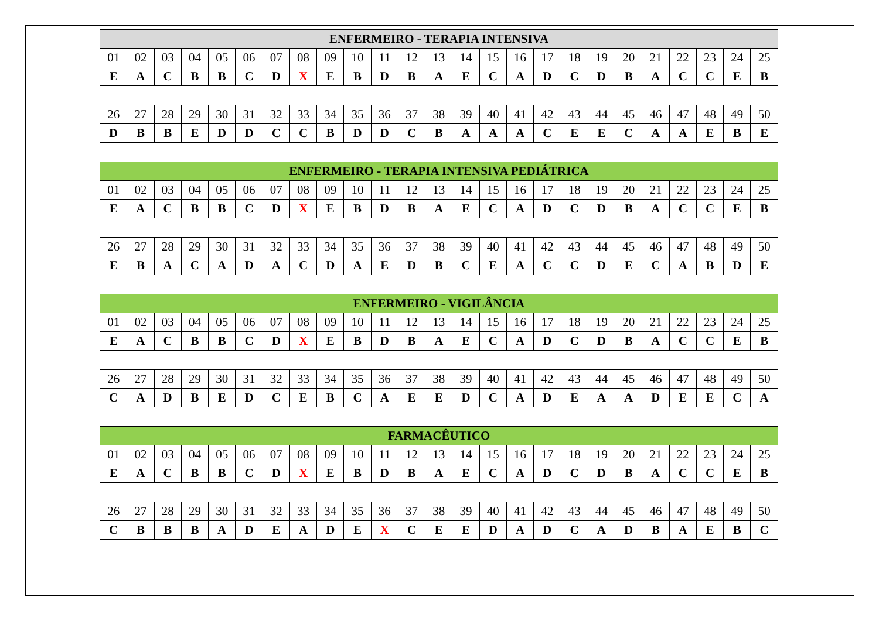| ENFERMEIRO - TERAPIA INTENSIVA | | | | | | | | | | | | | | | | | | | | | | | | |
| --- | --- | --- | --- | --- | --- | --- | --- | --- | --- | --- | --- | --- | --- | --- | --- | --- | --- | --- | --- | --- | --- | --- | --- | --- |
| 01 | 02 | 03 | 04 | 05 | 06 | 07 | 08 | 09 | 10 | 11 | 12 | 13 | 14 | 15 | 16 | 17 | 18 | 19 | 20 | 21 | 22 | 23 | 24 | 25 |
| E | A | C | B | B | C | D | X | E | B | D | B | A | E | C | A | D | C | D | B | A | C | C | E | B |
| 26 | 27 | 28 | 29 | 30 | 31 | 32 | 33 | 34 | 35 | 36 | 37 | 38 | 39 | 40 | 41 | 42 | 43 | 44 | 45 | 46 | 47 | 48 | 49 | 50 |
| D | B | B | E | D | D | C | C | B | D | D | C | B | A | A | A | C | E | E | C | A | A | E | B | E |
| ENFERMEIRO - TERAPIA INTENSIVA PEDIÁTRICA | | | | | | | | | | | | | | | | | | | | | | | | |
| --- | --- | --- | --- | --- | --- | --- | --- | --- | --- | --- | --- | --- | --- | --- | --- | --- | --- | --- | --- | --- | --- | --- | --- | --- |
| 01 | 02 | 03 | 04 | 05 | 06 | 07 | 08 | 09 | 10 | 11 | 12 | 13 | 14 | 15 | 16 | 17 | 18 | 19 | 20 | 21 | 22 | 23 | 24 | 25 |
| E | A | C | B | B | C | D | X | E | B | D | B | A | E | C | A | D | C | D | B | A | C | C | E | B |
| 26 | 27 | 28 | 29 | 30 | 31 | 32 | 33 | 34 | 35 | 36 | 37 | 38 | 39 | 40 | 41 | 42 | 43 | 44 | 45 | 46 | 47 | 48 | 49 | 50 |
| E | B | A | C | A | D | A | C | D | A | E | D | B | C | E | A | C | C | D | E | C | A | B | D | E |
| ENFERMEIRO - VIGILÂNCIA | | | | | | | | | | | | | | | | | | | | | | | | |
| --- | --- | --- | --- | --- | --- | --- | --- | --- | --- | --- | --- | --- | --- | --- | --- | --- | --- | --- | --- | --- | --- | --- | --- | --- |
| 01 | 02 | 03 | 04 | 05 | 06 | 07 | 08 | 09 | 10 | 11 | 12 | 13 | 14 | 15 | 16 | 17 | 18 | 19 | 20 | 21 | 22 | 23 | 24 | 25 |
| E | A | C | B | B | C | D | X | E | B | D | B | A | E | C | A | D | C | D | B | A | C | C | E | B |
| 26 | 27 | 28 | 29 | 30 | 31 | 32 | 33 | 34 | 35 | 36 | 37 | 38 | 39 | 40 | 41 | 42 | 43 | 44 | 45 | 46 | 47 | 48 | 49 | 50 |
| C | A | D | B | E | D | C | E | B | C | A | E | E | D | C | A | D | E | A | A | D | E | E | C | A |
| FARMACÊUTICO | | | | | | | | | | | | | | | | | | | | | | | | |
| --- | --- | --- | --- | --- | --- | --- | --- | --- | --- | --- | --- | --- | --- | --- | --- | --- | --- | --- | --- | --- | --- | --- | --- | --- |
| 01 | 02 | 03 | 04 | 05 | 06 | 07 | 08 | 09 | 10 | 11 | 12 | 13 | 14 | 15 | 16 | 17 | 18 | 19 | 20 | 21 | 22 | 23 | 24 | 25 |
| E | A | C | B | B | C | D | X | E | B | D | B | A | E | C | A | D | C | D | B | A | C | C | E | B |
| 26 | 27 | 28 | 29 | 30 | 31 | 32 | 33 | 34 | 35 | 36 | 37 | 38 | 39 | 40 | 41 | 42 | 43 | 44 | 45 | 46 | 47 | 48 | 49 | 50 |
| C | B | B | B | A | D | E | A | D | E | X | C | E | E | D | A | D | C | A | D | B | A | E | B | C |